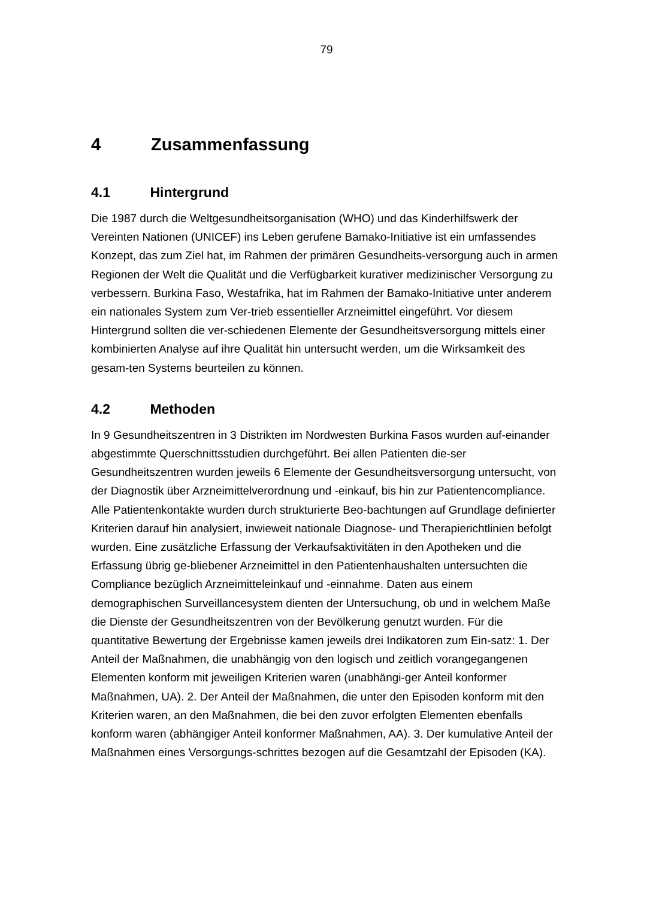79
4 Zusammenfassung
4.1 Hintergrund
Die 1987 durch die Weltgesundheitsorganisation (WHO) und das Kinderhilfswerk der Vereinten Nationen (UNICEF) ins Leben gerufene Bamako-Initiative ist ein umfassendes Konzept, das zum Ziel hat, im Rahmen der primären Gesundheits-versorgung auch in armen Regionen der Welt die Qualität und die Verfügbarkeit kurativer medizinischer Versorgung zu verbessern. Burkina Faso, Westafrika, hat im Rahmen der Bamako-Initiative unter anderem ein nationales System zum Ver-trieb essentieller Arzneimittel eingeführt. Vor diesem Hintergrund sollten die ver-schiedenen Elemente der Gesundheitsversorgung mittels einer kombinierten Analyse auf ihre Qualität hin untersucht werden, um die Wirksamkeit des gesam-ten Systems beurteilen zu können.
4.2 Methoden
In 9 Gesundheitszentren in 3 Distrikten im Nordwesten Burkina Fasos wurden auf-einander abgestimmte Querschnittsstudien durchgeführt. Bei allen Patienten die-ser Gesundheitszentren wurden jeweils 6 Elemente der Gesundheitsversorgung untersucht, von der Diagnostik über Arzneimittelverordnung und -einkauf, bis hin zur Patientencompliance. Alle Patientenkontakte wurden durch strukturierte Beo-bachtungen auf Grundlage definierter Kriterien darauf hin analysiert, inwieweit nationale Diagnose- und Therapierichtlinien befolgt wurden. Eine zusätzliche Erfassung der Verkaufsaktivitäten in den Apotheken und die Erfassung übrig ge-bliebener Arzneimittel in den Patientenhaushalten untersuchten die Compliance bezüglich Arzneimitteleinkauf und -einnahme. Daten aus einem demographischen Surveillancesystem dienten der Untersuchung, ob und in welchem Maße die Dienste der Gesundheitszentren von der Bevölkerung genutzt wurden. Für die quantitative Bewertung der Ergebnisse kamen jeweils drei Indikatoren zum Ein-satz: 1. Der Anteil der Maßnahmen, die unabhängig von den logisch und zeitlich vorangegangenen Elementen konform mit jeweiligen Kriterien waren (unabhängi-ger Anteil konformer Maßnahmen, UA). 2. Der Anteil der Maßnahmen, die unter den Episoden konform mit den Kriterien waren, an den Maßnahmen, die bei den zuvor erfolgten Elementen ebenfalls konform waren (abhängiger Anteil konformer Maßnahmen, AA). 3. Der kumulative Anteil der Maßnahmen eines Versorgungs-schrittes bezogen auf die Gesamtzahl der Episoden (KA).